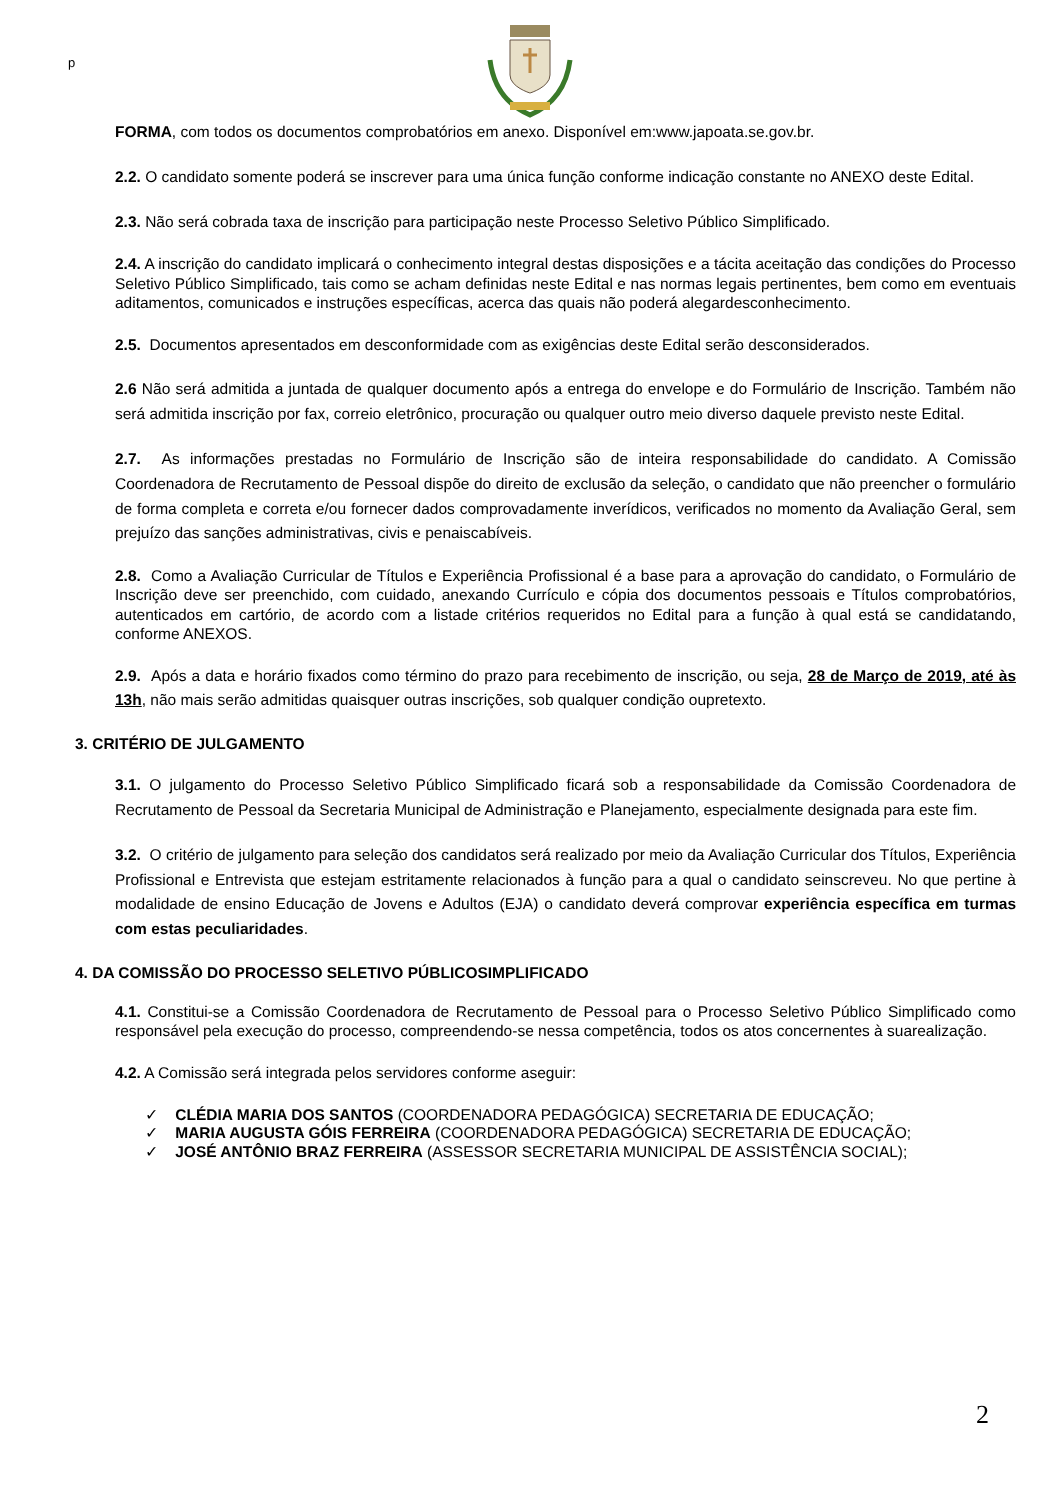p
FORMA, com todos os documentos comprobatórios em anexo. Disponível em:www.japoata.se.gov.br.
2.2. O candidato somente poderá se inscrever para uma única função conforme indicação constante no ANEXO deste Edital.
2.3. Não será cobrada taxa de inscrição para participação neste Processo Seletivo Público Simplificado.
2.4. A inscrição do candidato implicará o conhecimento integral destas disposições e a tácita aceitação das condições do Processo Seletivo Público Simplificado, tais como se acham definidas neste Edital e nas normas legais pertinentes, bem como em eventuais aditamentos, comunicados e instruções específicas, acerca das quais não poderá alegardesconhecimento.
2.5. Documentos apresentados em desconformidade com as exigências deste Edital serão desconsiderados.
2.6 Não será admitida a juntada de qualquer documento após a entrega do envelope e do Formulário de Inscrição. Também não será admitida inscrição por fax, correio eletrônico, procuração ou qualquer outro meio diverso daquele previsto neste Edital.
2.7. As informações prestadas no Formulário de Inscrição são de inteira responsabilidade do candidato. A Comissão Coordenadora de Recrutamento de Pessoal dispõe do direito de exclusão da seleção, o candidato que não preencher o formulário de forma completa e correta e/ou fornecer dados comprovadamente inverídicos, verificados no momento da Avaliação Geral, sem prejuízo das sanções administrativas, civis e penaiscabíveis.
2.8. Como a Avaliação Curricular de Títulos e Experiência Profissional é a base para a aprovação do candidato, o Formulário de Inscrição deve ser preenchido, com cuidado, anexando Currículo e cópia dos documentos pessoais e Títulos comprobatórios, autenticados em cartório, de acordo com a listade critérios requeridos no Edital para a função à qual está se candidatando, conforme ANEXOS.
2.9. Após a data e horário fixados como término do prazo para recebimento de inscrição, ou seja, 28 de Março de 2019, até às 13h, não mais serão admitidas quaisquer outras inscrições, sob qualquer condição oupretexto.
3. CRITÉRIO DE JULGAMENTO
3.1. O julgamento do Processo Seletivo Público Simplificado ficará sob a responsabilidade da Comissão Coordenadora de Recrutamento de Pessoal da Secretaria Municipal de Administração e Planejamento, especialmente designada para este fim.
3.2. O critério de julgamento para seleção dos candidatos será realizado por meio da Avaliação Curricular dos Títulos, Experiência Profissional e Entrevista que estejam estritamente relacionados à função para a qual o candidato seinscreveu. No que pertine à modalidade de ensino Educação de Jovens e Adultos (EJA) o candidato deverá comprovar experiência específica em turmas com estas peculiaridades.
4. DA COMISSÃO DO PROCESSO SELETIVO PÚBLICOSIMPLIFICADO
4.1. Constitui-se a Comissão Coordenadora de Recrutamento de Pessoal para o Processo Seletivo Público Simplificado como responsável pela execução do processo, compreendendo-se nessa competência, todos os atos concernentes à suarealização.
4.2. A Comissão será integrada pelos servidores conforme aseguir:
✓ CLÉDIA MARIA DOS SANTOS (COORDENADORA PEDAGÓGICA) SECRETARIA DE EDUCAÇÃO;
✓ MARIA AUGUSTA GÓIS FERREIRA (COORDENADORA PEDAGÓGICA) SECRETARIA DE EDUCAÇÃO;
✓ JOSÉ ANTÔNIO BRAZ FERREIRA (ASSESSOR SECRETARIA MUNICIPAL DE ASSISTÊNCIA SOCIAL);
2